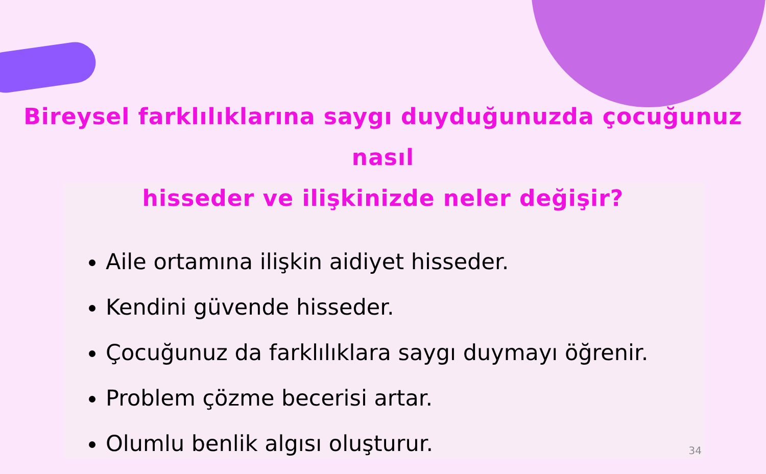Bireysel farklılıklarına saygı duyduğunuzda çocuğunuz nasıl
hisseder ve ilişkinizde neler değişir?
Aile ortamına ilişkin aidiyet hisseder.
Kendini güvende hisseder.
Çocuğunuz da farklılıklara saygı duymayı öğrenir.
Problem çözme becerisi artar.
Olumlu benlik algısı oluşturur.
34